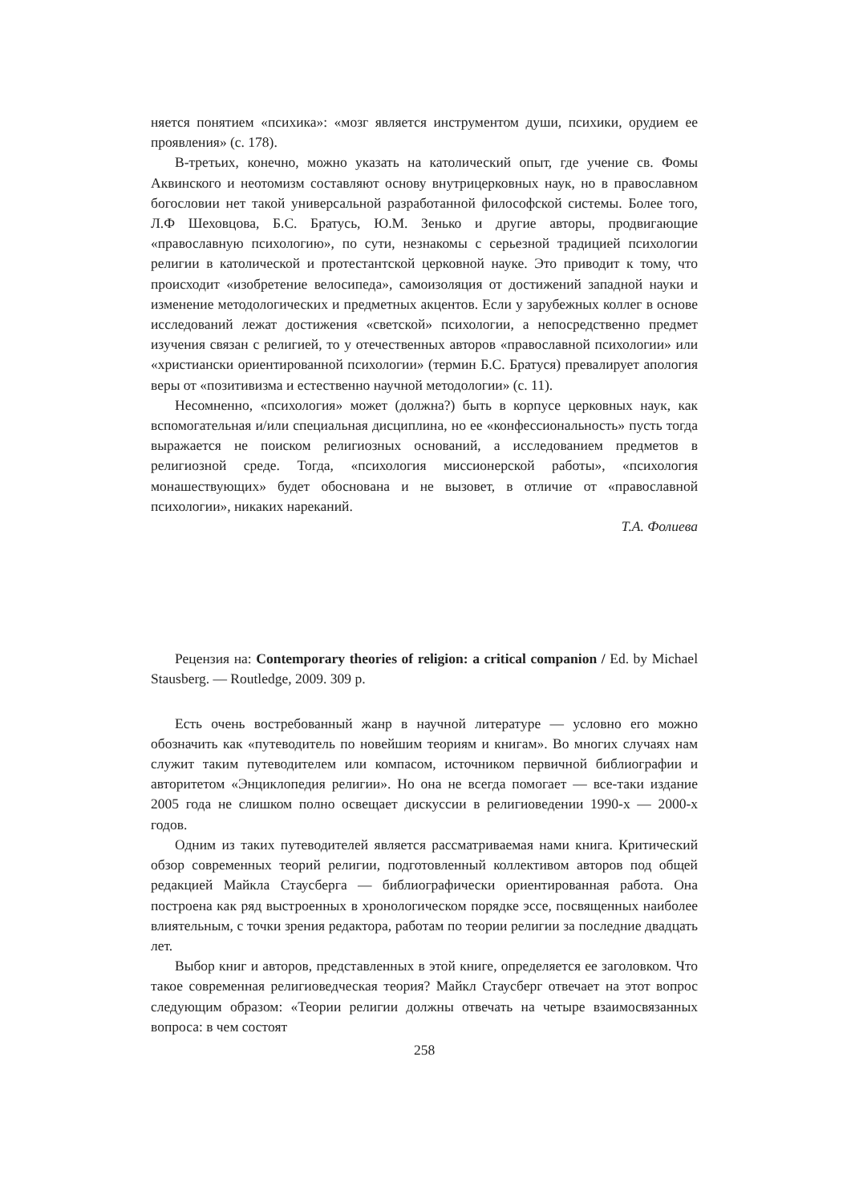няется понятием «психика»: «мозг является инструментом души, психики, орудием ее проявления» (с. 178).
В-третьих, конечно, можно указать на католический опыт, где учение св. Фомы Аквинского и неотомизм составляют основу внутрицерковных наук, но в православном богословии нет такой универсальной разработанной философской системы. Более того, Л.Ф Шеховцова, Б.С. Братусь, Ю.М. Зенько и другие авторы, продвигающие «православную психологию», по сути, незнакомы с серьезной традицией психологии религии в католической и протестантской церковной науке. Это приводит к тому, что происходит «изобретение велосипеда», самоизоляция от достижений западной науки и изменение методологических и предметных акцентов. Если у зарубежных коллег в основе исследований лежат достижения «светской» психологии, а непосредственно предмет изучения связан с религией, то у отечественных авторов «православной психологии» или «христиански ориентированной психологии» (термин Б.С. Братуся) превалирует апология веры от «позитивизма и естественно научной методологии» (с. 11).
Несомненно, «психология» может (должна?) быть в корпусе церковных наук, как вспомогательная и/или специальная дисциплина, но ее «конфессиональность» пусть тогда выражается не поиском религиозных оснований, а исследованием предметов в религиозной среде. Тогда, «психология миссионерской работы», «психология монашествующих» будет обоснована и не вызовет, в отличие от «православной психологии», никаких нареканий.
Т.А. Фолиева
Рецензия на: Contemporary theories of religion: a critical companion / Ed. by Michael Stausberg. — Routledge, 2009. 309 p.
Есть очень востребованный жанр в научной литературе — условно его можно обозначить как «путеводитель по новейшим теориям и книгам». Во многих случаях нам служит таким путеводителем или компасом, источником первичной библиографии и авторитетом «Энциклопедия религии». Но она не всегда помогает — все-таки издание 2005 года не слишком полно освещает дискуссии в религиоведении 1990-х — 2000-х годов.
Одним из таких путеводителей является рассматриваемая нами книга. Критический обзор современных теорий религии, подготовленный коллективом авторов под общей редакцией Майкла Стаусберга — библиографически ориентированная работа. Она построена как ряд выстроенных в хронологическом порядке эссе, посвященных наиболее влиятельным, с точки зрения редактора, работам по теории религии за последние двадцать лет.
Выбор книг и авторов, представленных в этой книге, определяется ее заголовком. Что такое современная религиоведческая теория? Майкл Стаусберг отвечает на этот вопрос следующим образом: «Теории религии должны отвечать на четыре взаимосвязанных вопроса: в чем состоят
258